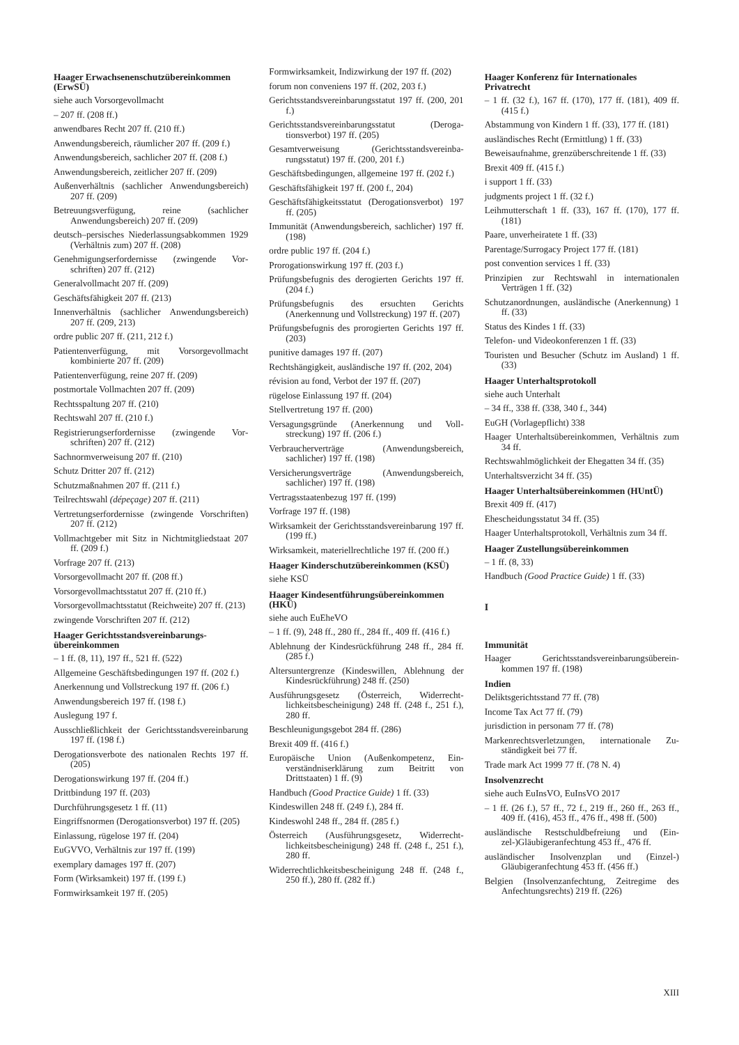Haager Erwachsenenschutzüber­einkommen (ErwSÜ)
siehe auch Vorsorgevollmacht
– 207 ff. (208 ff.)
anwendbares Recht 207 ff. (210 ff.)
Anwendungsbereich, räumlicher 207 ff. (209 f.)
Anwendungsbereich, sachlicher 207 ff. (208 f.)
Anwendungsbereich, zeitlicher 207 ff. (209)
Außenverhältnis (sachlicher Anwendungsbe­reich) 207 ff. (209)
Betreuungsverfügung, reine (sachlicher Anwendungsbereich) 207 ff. (209)
deutsch–persisches Niederlassungsabkommen 1929 (Verhältnis zum) 207 ff. (208)
Genehmigungserfordernisse (zwingende Vor­schriften) 207 ff. (212)
Generalvollmacht 207 ff. (209)
Geschäftsfähigkeit 207 ff. (213)
Innenverhältnis (sachlicher Anwendungsbe­reich) 207 ff. (209, 213)
ordre public 207 ff. (211, 212 f.)
Patientenverfügung, mit Vorsorgevollmacht kombinierte 207 ff. (209)
Patientenverfügung, reine 207 ff. (209)
postmortale Vollmachten 207 ff. (209)
Rechtsspaltung 207 ff. (210)
Rechtswahl 207 ff. (210 f.)
Registrierungserfordernisse (zwingende Vor­schriften) 207 ff. (212)
Sachnormverweisung 207 ff. (210)
Schutz Dritter 207 ff. (212)
Schutzmaßnahmen 207 ff. (211 f.)
Teilrechtswahl (dépeçage) 207 ff. (211)
Vertretungserfordernisse (zwingende Vor­schriften) 207 ff. (212)
Vollmachtgeber mit Sitz in Nichtmitgliedstaat 207 ff. (209 f.)
Vorfrage 207 ff. (213)
Vorsorgevollmacht 207 ff. (208 ff.)
Vorsorgevollmachtsstatut 207 ff. (210 ff.)
Vorsorgevollmachtsstatut (Reichweite) 207 ff. (213)
zwingende Vorschriften 207 ff. (212)
Haager Gerichtsstandsvereinbarungs­übereinkommen
– 1 ff. (8, 11), 197 ff., 521 ff. (522)
Allgemeine Geschäftsbedingungen 197 ff. (202 f.)
Anerkennung und Vollstreckung 197 ff. (206 f.)
Anwendungsbereich 197 ff. (198 f.)
Auslegung 197 f.
Ausschließlichkeit der Gerichtsstandsvereinba­rung 197 ff. (198 f.)
Derogationsverbote des nationalen Rechts 197 ff. (205)
Derogationswirkung 197 ff. (204 ff.)
Drittbindung 197 ff. (203)
Durchführungsgesetz 1 ff. (11)
Eingriffsnormen (Derogationsverbot) 197 ff. (205)
Einlassung, rügelose 197 ff. (204)
EuGVVO, Verhältnis zur 197 ff. (199)
exemplary damages 197 ff. (207)
Form (Wirksamkeit) 197 ff. (199 f.)
Formwirksamkeit 197 ff. (205)
Formwirksamkeit, Indizwirkung der 197 ff. (202)
forum non conveniens 197 ff. (202, 203 f.)
Gerichtsstandsvereinbarungsstatut 197 ff. (200, 201 f.)
Gerichtsstandsvereinbarungsstatut (Deroga­tionsverbot) 197 ff. (205)
Gesamtverweisung (Gerichtsstandsvereinba­rungsstatut) 197 ff. (200, 201 f.)
Geschäftsbedingungen, allgemeine 197 ff. (202 f.)
Geschäftsfähigkeit 197 ff. (200 f., 204)
Geschäftsfähigkeitsstatut (Derogationsverbot) 197 ff. (205)
Immunität (Anwendungsbereich, sachlicher) 197 ff. (198)
ordre public 197 ff. (204 f.)
Prorogationswirkung 197 ff. (203 f.)
Prüfungsbefugnis des derogierten Gerichts 197 ff. (204 f.)
Prüfungsbefugnis des ersuchten Gerichts (Anerkennung und Vollstreckung) 197 ff. (207)
Prüfungsbefugnis des prorogierten Gerichts 197 ff. (203)
punitive damages 197 ff. (207)
Rechtshängigkeit, ausländische 197 ff. (202, 204)
révision au fond, Verbot der 197 ff. (207)
rügelose Einlassung 197 ff. (204)
Stellvertretung 197 ff. (200)
Versagungsgründe (Anerkennung und Voll­streckung) 197 ff. (206 f.)
Verbraucherverträge (Anwendungsbereich, sachlicher) 197 ff. (198)
Versicherungsverträge (Anwendungsbereich, sachlicher) 197 ff. (198)
Vertragsstaatenbezug 197 ff. (199)
Vorfrage 197 ff. (198)
Wirksamkeit der Gerichtsstandsvereinbarung 197 ff. (199 ff.)
Wirksamkeit, materiellrechtliche 197 ff. (200 ff.)
Haager Kinderschutzübereinkommen (KSÜ)
siehe KSÜ
Haager Kindesentführungsüberein­kommen (HKÜ)
siehe auch EuEheVO
– 1 ff. (9), 248 ff., 280 ff., 284 ff., 409 ff. (416 f.)
Ablehnung der Kindesrückführung 248 ff., 284 ff. (285 f.)
Altersuntergrenze (Kindeswillen, Ablehnung der Kindesrückführung) 248 ff. (250)
Ausführungsgesetz (Österreich, Widerrecht­lichkeitsbescheinigung) 248 ff. (248 f., 251 f.), 280 ff.
Beschleunigungsgebot 284 ff. (286)
Brexit 409 ff. (416 f.)
Europäische Union (Außenkompetenz, Ein­verständniserklärung zum Beitritt von Drittstaaten) 1 ff. (9)
Handbuch (Good Practice Guide) 1 ff. (33)
Kindeswillen 248 ff. (249 f.), 284 ff.
Kindeswohl 248 ff., 284 ff. (285 f.)
Österreich (Ausführungsgesetz, Widerrecht­lichkeitsbescheinigung) 248 ff. (248 f., 251 f.), 280 ff.
Widerrechtlichkeitsbescheinigung 248 ff. (248 f., 250 ff.), 280 ff. (282 ff.)
Haager Konferenz für Internationales Privatrecht
– 1 ff. (32 f.), 167 ff. (170), 177 ff. (181), 409 ff. (415 f.)
Abstammung von Kindern 1 ff. (33), 177 ff. (181)
ausländisches Recht (Ermittlung) 1 ff. (33)
Beweisaufnahme, grenzüberschreitende 1 ff. (33)
Brexit 409 ff. (415 f.)
i support 1 ff. (33)
judgments project 1 ff. (32 f.)
Leihmutterschaft 1 ff. (33), 167 ff. (170), 177 ff. (181)
Paare, unverheiratete 1 ff. (33)
Parentage/Surrogacy Project 177 ff. (181)
post convention services 1 ff. (33)
Prinzipien zur Rechtswahl in internationalen Verträgen 1 ff. (32)
Schutzanordnungen, ausländische (Anerken­nung) 1 ff. (33)
Status des Kindes 1 ff. (33)
Telefon- und Videokonferenzen 1 ff. (33)
Touristen und Besucher (Schutz im Ausland) 1 ff. (33)
Haager Unterhaltsprotokoll
siehe auch Unterhalt
– 34 ff., 338 ff. (338, 340 f., 344)
EuGH (Vorlagepflicht) 338
Haager Unterhaltsübereinkommen, Verhältnis zum 34 ff.
Rechtswahlmöglichkeit der Ehegatten 34 ff. (35)
Unterhaltsverzicht 34 ff. (35)
Haager Unterhaltsübereinkommen (HUntÜ)
Brexit 409 ff. (417)
Ehescheidungsstatut 34 ff. (35)
Haager Unterhaltsprotokoll, Verhältnis zum 34 ff.
Haager Zustellungsübereinkommen
– 1 ff. (8, 33)
Handbuch (Good Practice Guide) 1 ff. (33)
I
Immunität
Haager Gerichtsstandsvereinbarungsüberein­kommen 197 ff. (198)
Indien
Deliktsgerichtsstand 77 ff. (78)
Income Tax Act 77 ff. (79)
jurisdiction in personam 77 ff. (78)
Markenrechtsverletzungen, internationale Zu­ständigkeit bei 77 ff.
Trade mark Act 1999 77 ff. (78 N. 4)
Insolvenzrecht
siehe auch EuInsVO, EuInsVO 2017
– 1 ff. (26 f.), 57 ff., 72 f., 219 ff., 260 ff., 263 ff., 409 ff. (416), 453 ff., 476 ff., 498 ff. (500)
ausländische Restschuldbefreiung und (Ein­zel-)Gläubigeranfechtung 453 ff., 476 ff.
ausländischer Insolvenzplan und (Einzel-) Gläubigeranfechtung 453 ff. (456 ff.)
Belgien (Insolvenzanfechtung, Zeitregime des Anfechtungsrechts) 219 ff. (226)
XIII